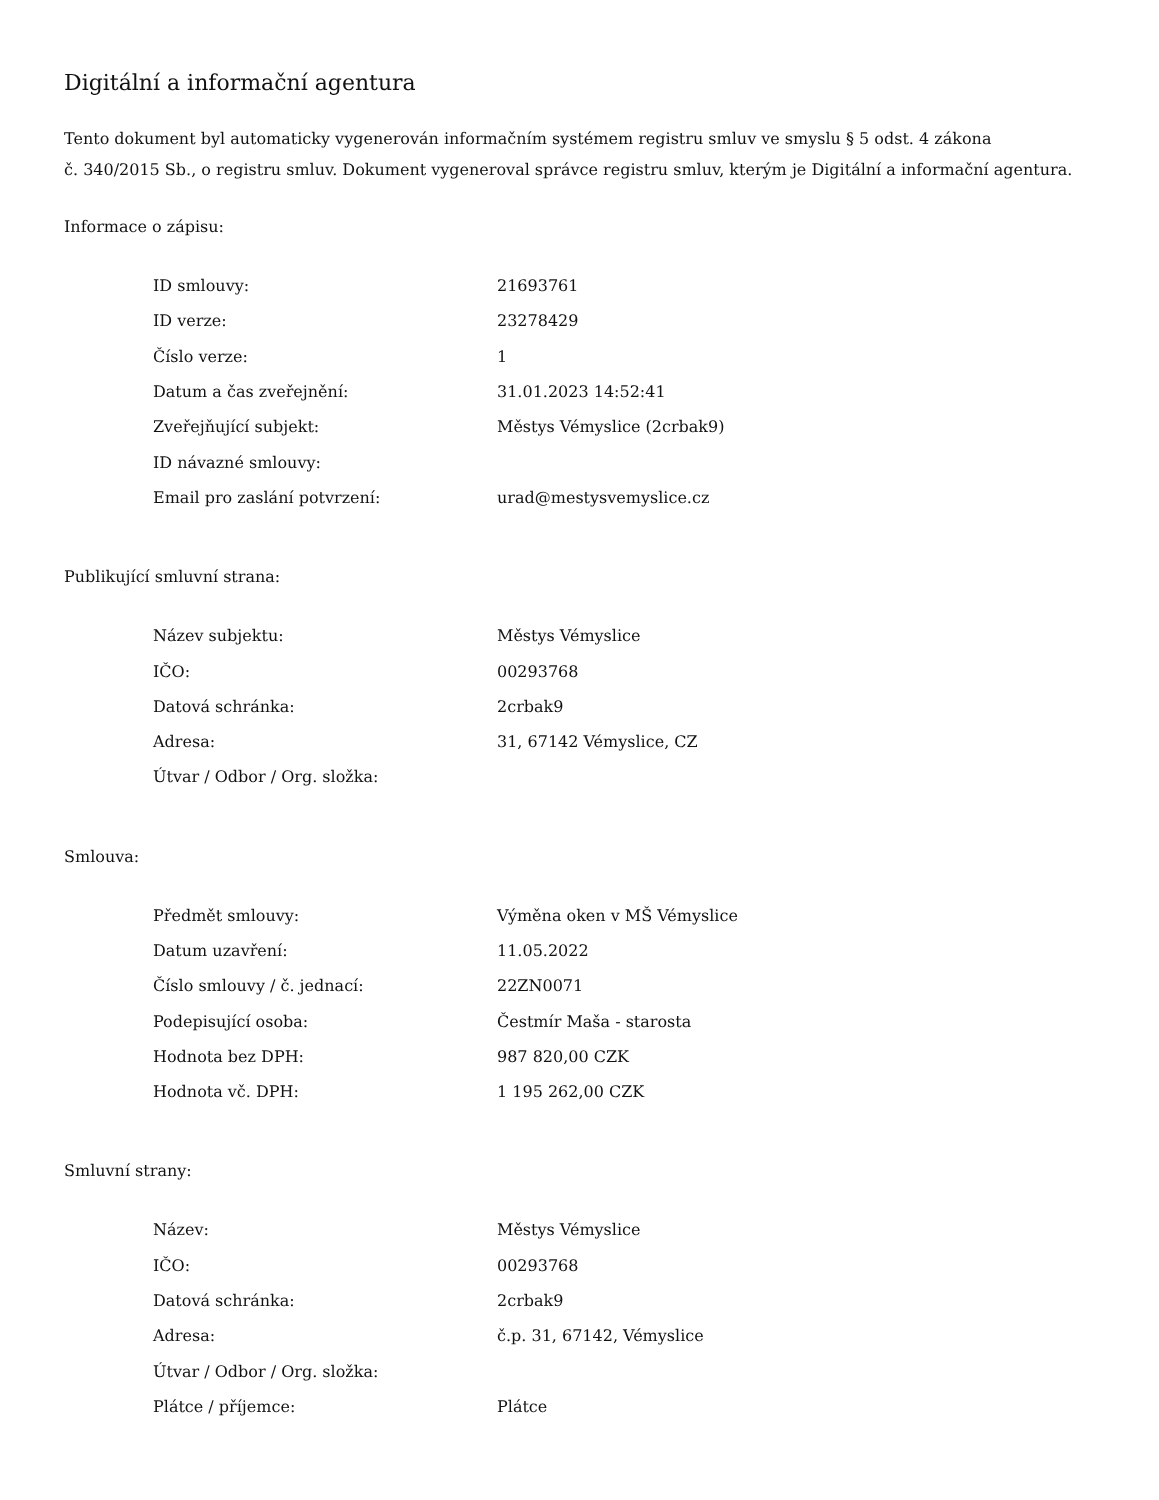Digitální a informační agentura
Tento dokument byl automaticky vygenerován informačním systémem registru smluv ve smyslu § 5 odst. 4 zákona
č. 340/2015 Sb., o registru smluv. Dokument vygeneroval správce registru smluv, kterým je Digitální a informační agentura.
Informace o zápisu:
| ID smlouvy: | 21693761 |
| ID verze: | 23278429 |
| Číslo verze: | 1 |
| Datum a čas zveřejnění: | 31.01.2023 14:52:41 |
| Zveřejňující subjekt: | Městys Vémyslice (2crbak9) |
| ID návazné smlouvy: | |
| Email pro zaslání potvrzení: | urad@mestysvemyslice.cz |
Publikující smluvní strana:
| Název subjektu: | Městys Vémyslice |
| IČO: | 00293768 |
| Datová schránka: | 2crbak9 |
| Adresa: | 31, 67142 Vémyslice, CZ |
| Útvar / Odbor / Org. složka: | |
Smlouva:
| Předmět smlouvy: | Výměna oken v MŠ Vémyslice |
| Datum uzavření: | 11.05.2022 |
| Číslo smlouvy / č. jednací: | 22ZN0071 |
| Podepisující osoba: | Čestmír Maša - starosta |
| Hodnota bez DPH: | 987 820,00 CZK |
| Hodnota vč. DPH: | 1 195 262,00 CZK |
Smluvní strany:
| Název: | Městys Vémyslice |
| IČO: | 00293768 |
| Datová schránka: | 2crbak9 |
| Adresa: | č.p. 31, 67142, Vémyslice |
| Útvar / Odbor / Org. složka: | |
| Plátce / příjemce: | Plátce |